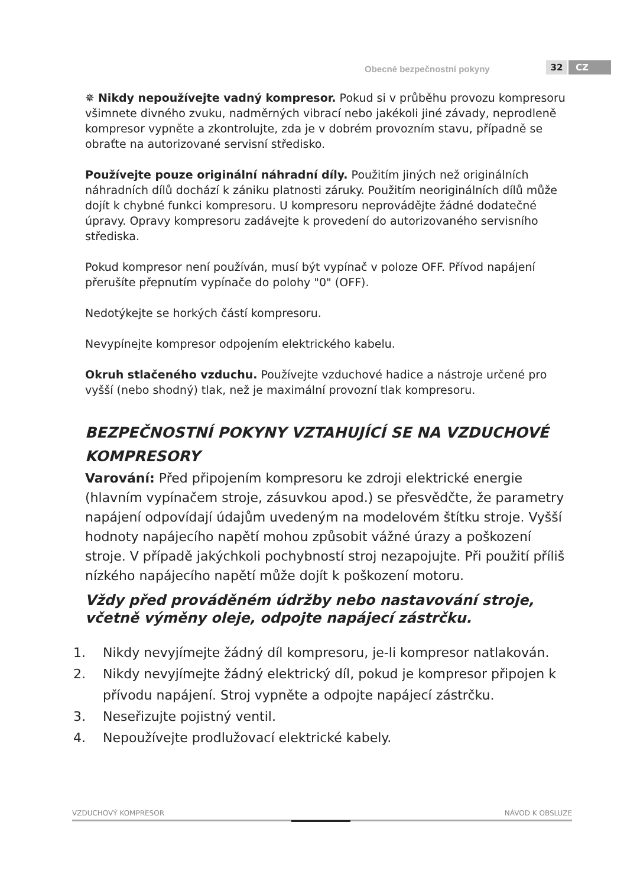Obecné bezpečnostní pokyny 32 CZ
✵ Nikdy nepoužívejte vadný kompresor. Pokud si v průběhu provozu kompresoru všimnete divného zvuku, nadměrných vibrací nebo jakékoli jiné závady, neprodleně kompresor vypněte a zkontrolujte, zda je v dobrém provozním stavu, případně se obraťte na autorizované servisní středisko.
Používejte pouze originální náhradní díly. Použitím jiných než originálních náhradních dílů dochází k zániku platnosti záruky. Použitím neoriginálních dílů může dojít k chybné funkci kompresoru. U kompresoru neprovádějte žádné dodatečné úpravy. Opravy kompresoru zadávejte k provedení do autorizovaného servisního střediska.
Pokud kompresor není používán, musí být vypínač v poloze OFF. Přívod napájení přerušíte přepnutím vypínače do polohy "0" (OFF).
Nedotýkejte se horkých částí kompresoru.
Nevypínejte kompresor odpojením elektrického kabelu.
Okruh stlačeného vzduchu. Používejte vzduchové hadice a nástroje určené pro vyšší (nebo shodný) tlak, než je maximální provozní tlak kompresoru.
BEZPEČNOSTNÍ POKYNY VZTAHUJÍCÍ SE NA VZDUCHOVÉ KOMPRESORY
Varování: Před připojením kompresoru ke zdroji elektrické energie (hlavním vypínačem stroje, zásuvkou apod.) se přesvědčte, že parametry napájení odpovídají údajům uvedeným na modelovém štítku stroje. Vyšší hodnoty napájecího napětí mohou způsobit vážné úrazy a poškození stroje. V případě jakýchkoli pochybností stroj nezapojujte. Při použití příliš nízkého napájecího napětí může dojít k poškození motoru.
Vždy před prováděném údržby nebo nastavování stroje, včetně výměny oleje, odpojte napájecí zástrčku.
1. Nikdy nevyjímejte žádný díl kompresoru, je-li kompresor natlakován.
2. Nikdy nevyjímejte žádný elektrický díl, pokud je kompresor připojen k přívodu napájení. Stroj vypněte a odpojte napájecí zástrčku.
3. Neseřizujte pojistný ventil.
4. Nepoužívejte prodlužovací elektrické kabely.
VZDUCHOVÝ KOMPRESOR NÁVOD K OBSLUZE